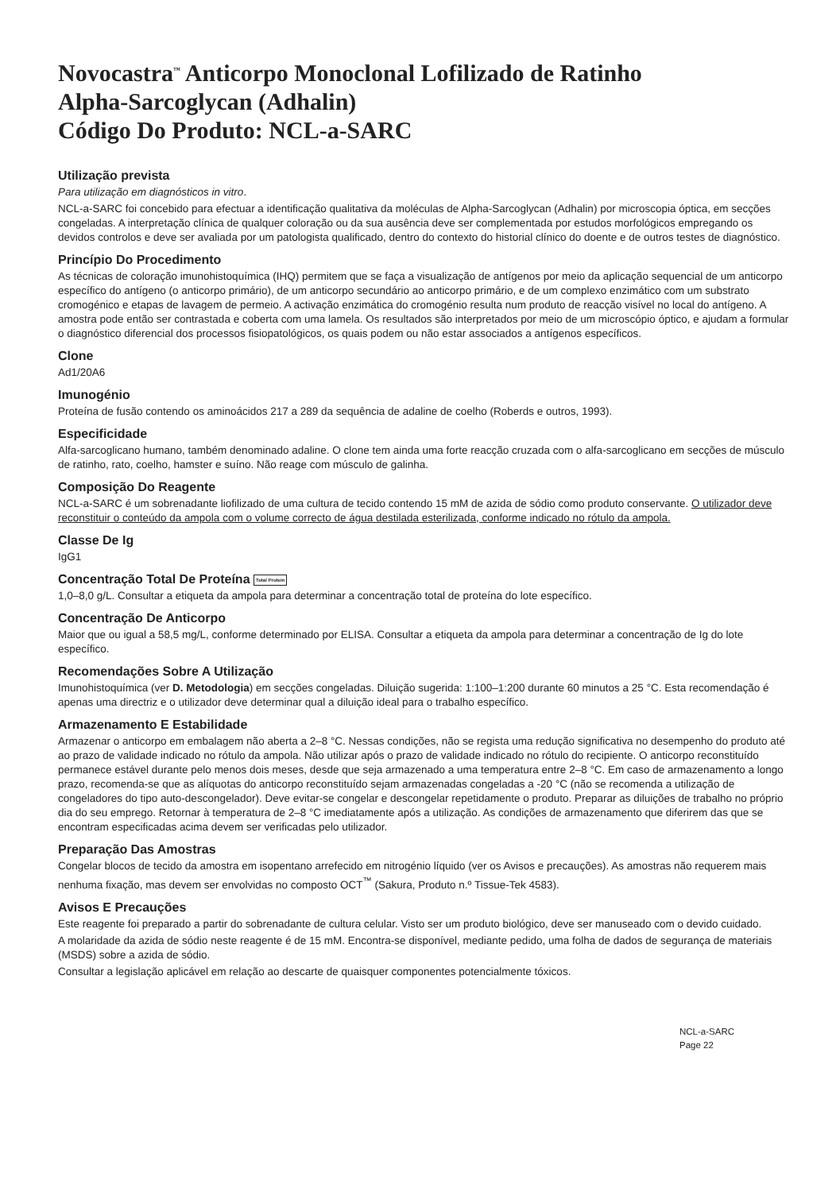Novocastra<sup>™</sup> Anticorpo Monoclonal Lofilizado de Ratinho
Alpha-Sarcoglycan (Adhalin)
Código Do Produto: NCL-a-SARC
Utilização prevista
Para utilização em diagnósticos in vitro.
NCL-a-SARC foi concebido para efectuar a identificação qualitativa da moléculas de Alpha-Sarcoglycan (Adhalin) por microscopia óptica, em secções congeladas. A interpretação clínica de qualquer coloração ou da sua ausência deve ser complementada por estudos morfológicos empregando os devidos controlos e deve ser avaliada por um patologista qualificado, dentro do contexto do historial clínico do doente e de outros testes de diagnóstico.
Princípio Do Procedimento
As técnicas de coloração imunohistoquímica (IHQ) permitem que se faça a visualização de antígenos por meio da aplicação sequencial de um anticorpo específico do antígeno (o anticorpo primário), de um anticorpo secundário ao anticorpo primário, e de um complexo enzimático com um substrato cromogénico e etapas de lavagem de permeio. A activação enzimática do cromogénio resulta num produto de reacção visível no local do antígeno. A amostra pode então ser contrastada e coberta com uma lamela. Os resultados são interpretados por meio de um microscópio óptico, e ajudam a formular o diagnóstico diferencial dos processos fisiopatológicos, os quais podem ou não estar associados a antígenos específicos.
Clone
Ad1/20A6
Imunogénio
Proteína de fusão contendo os aminoácidos 217 a 289 da sequência de adaline de coelho (Roberds e outros, 1993).
Especificidade
Alfa-sarcoglicano humano, também denominado adaline. O clone tem ainda uma forte reacção cruzada com o alfa-sarcoglicano em secções de músculo de ratinho, rato, coelho, hamster e suíno. Não reage com músculo de galinha.
Composição Do Reagente
NCL-a-SARC é um sobrenadante liofilizado de uma cultura de tecido contendo 15 mM de azida de sódio como produto conservante. O utilizador deve reconstituir o conteúdo da ampola com o volume correcto de água destilada esterilizada, conforme indicado no rótulo da ampola.
Classe De Ig
IgG1
Concentração Total De Proteína Total Protein
1,0–8,0 g/L. Consultar a etiqueta da ampola para determinar a concentração total de proteína do lote específico.
Concentração De Anticorpo
Maior que ou igual a 58,5 mg/L, conforme determinado por ELISA. Consultar a etiqueta da ampola para determinar a concentração de Ig do lote específico.
Recomendações Sobre A Utilização
Imunohistoquímica (ver D. Metodologia) em secções congeladas. Diluição sugerida: 1:100–1:200 durante 60 minutos a 25 °C. Esta recomendação é apenas uma directriz e o utilizador deve determinar qual a diluição ideal para o trabalho específico.
Armazenamento E Estabilidade
Armazenar o anticorpo em embalagem não aberta a 2–8 °C. Nessas condições, não se regista uma redução significativa no desempenho do produto até ao prazo de validade indicado no rótulo da ampola. Não utilizar após o prazo de validade indicado no rótulo do recipiente. O anticorpo reconstituído permanece estável durante pelo menos dois meses, desde que seja armazenado a uma temperatura entre 2–8 °C. Em caso de armazenamento a longo prazo, recomenda-se que as alíquotas do anticorpo reconstituído sejam armazenadas congeladas a -20 °C (não se recomenda a utilização de congeladores do tipo auto-descongelador). Deve evitar-se congelar e descongelar repetidamente o produto. Preparar as diluições de trabalho no próprio dia do seu emprego. Retornar à temperatura de 2–8 °C imediatamente após a utilização. As condições de armazenamento que diferirem das que se encontram especificadas acima devem ser verificadas pelo utilizador.
Preparação Das Amostras
Congelar blocos de tecido da amostra em isopentano arrefecido em nitrogénio líquido (ver os Avisos e precauções). As amostras não requerem mais nenhuma fixação, mas devem ser envolvidas no composto OCT<sup>™</sup> (Sakura, Produto n.º Tissue-Tek 4583).
Avisos E Precauções
Este reagente foi preparado a partir do sobrenadante de cultura celular. Visto ser um produto biológico, deve ser manuseado com o devido cuidado.
A molaridade da azida de sódio neste reagente é de 15 mM. Encontra-se disponível, mediante pedido, uma folha de dados de segurança de materiais (MSDS) sobre a azida de sódio.
Consultar a legislação aplicável em relação ao descarte de quaisquer componentes potencialmente tóxicos.
NCL-a-SARC
Page 22